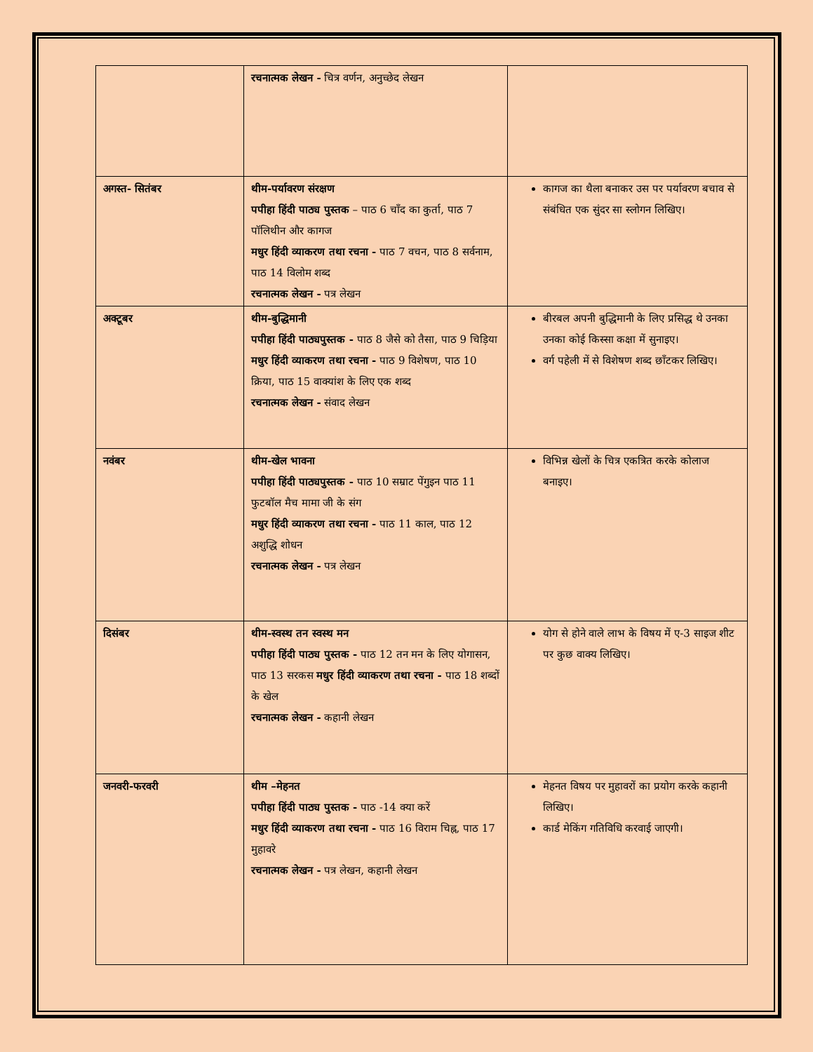| | रचनात्मक लेखन - चित्र वर्णन, अनुच्छेद लेखन | |
| अगस्त- सितंबर | थीम-पर्यावरण संरक्षण पपीहा हिंदी पाठ्य पुस्तक – पाठ 6 चाँद का कुर्ता, पाठ 7 पॉलिथीन और कागज मधुर हिंदी व्याकरण तथा रचना - पाठ 7 वचन, पाठ 8 सर्वनाम, पाठ 14 विलोम शब्द रचनात्मक लेखन - पत्र लेखन | कागज का थैला बनाकर उस पर पर्यावरण बचाव से संबंधित एक सुंदर सा स्लोगन लिखिए। |
| अक्टूबर | थीम-बुद्धिमानी पपीहा हिंदी पाठ्यपुस्तक - पाठ 8 जैसे को तैसा, पाठ 9 चिड़िया मधुर हिंदी व्याकरण तथा रचना - पाठ 9 विशेषण, पाठ 10 क्रिया, पाठ 15 वाक्यांश के लिए एक शब्द रचनात्मक लेखन - संवाद लेखन | बीरबल अपनी बुद्धिमानी के लिए प्रसिद्ध थे उनका उनका कोई किस्सा कक्षा में सुनाइए। वर्ग पहेली में से विशेषण शब्द छाँटकर लिखिए। |
| नवंबर | थीम-खेल भावना पपीहा हिंदी पाठ्यपुस्तक - पाठ 10 सम्राट पेंगुइन पाठ 11 फुटबॉल मैच मामा जी के संग मधुर हिंदी व्याकरण तथा रचना - पाठ 11 काल, पाठ 12 अशुद्धि शोधन रचनात्मक लेखन - पत्र लेखन | विभिन्न खेलों के चित्र एकत्रित करके कोलाज बनाइए। |
| दिसंबर | थीम-स्वस्थ तन स्वस्थ मन पपीहा हिंदी पाठ्य पुस्तक - पाठ 12 तन मन के लिए योगासन, पाठ 13 सरकस मधुर हिंदी व्याकरण तथा रचना - पाठ 18 शब्दों के खेल रचनात्मक लेखन - कहानी लेखन | योग से होने वाले लाभ के विषय में ए-3 साइज शीट पर कुछ वाक्य लिखिए। |
| जनवरी-फरवरी | थीम –मेहनत पपीहा हिंदी पाठ्य पुस्तक - पाठ -14 क्या करें मधुर हिंदी व्याकरण तथा रचना - पाठ 16 विराम चिह्न, पाठ 17 मुहावरे रचनात्मक लेखन - पत्र लेखन, कहानी लेखन | मेहनत विषय पर मुहावरों का प्रयोग करके कहानी लिखिए। कार्ड मेकिंग गतिविधि करवाई जाएगी। |